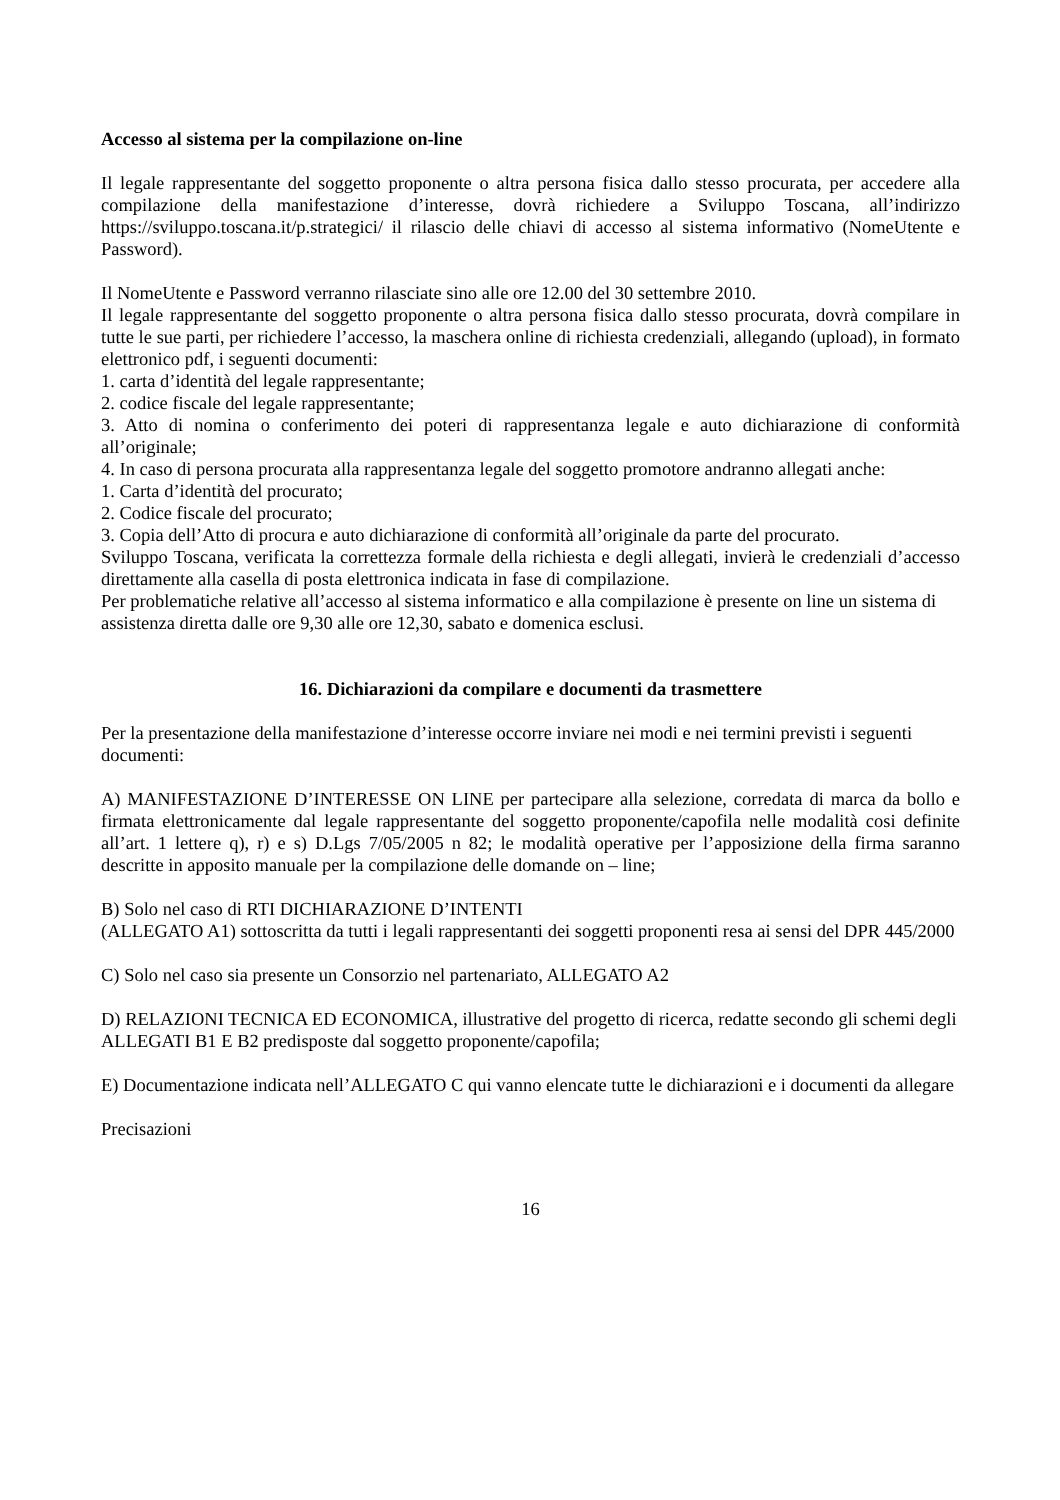Accesso al sistema per la compilazione on-line
Il legale rappresentante del soggetto proponente o altra persona fisica dallo stesso procurata, per accedere alla compilazione della manifestazione d’interesse, dovrà richiedere a Sviluppo Toscana, all’indirizzo https://sviluppo.toscana.it/p.strategici/ il rilascio delle chiavi di accesso al sistema informativo (NomeUtente e Password).
Il NomeUtente e Password verranno rilasciate sino alle ore 12.00 del 30 settembre 2010.
Il legale rappresentante del soggetto proponente o altra persona fisica dallo stesso procurata, dovrà compilare in tutte le sue parti, per richiedere l’accesso, la maschera online di richiesta credenziali, allegando (upload), in formato elettronico pdf, i seguenti documenti:
1. carta d’identità del legale rappresentante;
2. codice fiscale del legale rappresentante;
3. Atto di nomina o conferimento dei poteri di rappresentanza legale e auto dichiarazione di conformità all’originale;
4. In caso di persona procurata alla rappresentanza legale del soggetto promotore andranno allegati anche:
1. Carta d’identità del procurato;
2. Codice fiscale del procurato;
3. Copia dell’Atto di procura e auto dichiarazione di conformità all’originale da parte del procurato.
Sviluppo Toscana, verificata la correttezza formale della richiesta e degli allegati, invierà le credenziali d’accesso direttamente alla casella di posta elettronica indicata in fase di compilazione.
Per problematiche relative all’accesso al sistema informatico e alla compilazione è presente on line un sistema di assistenza diretta dalle ore 9,30 alle ore 12,30, sabato e domenica esclusi.
16. Dichiarazioni da compilare e documenti da trasmettere
Per la presentazione della manifestazione d’interesse occorre inviare nei modi e nei termini previsti i seguenti documenti:
A) MANIFESTAZIONE D’INTERESSE ON LINE per partecipare alla selezione, corredata di marca da bollo e firmata elettronicamente dal legale rappresentante del soggetto proponente/capofila nelle modalità cosi definite all’art. 1 lettere q), r) e s) D.Lgs 7/05/2005 n 82; le modalità operative per l’apposizione della firma saranno descritte in apposito manuale per la compilazione delle domande on – line;
B) Solo nel caso di RTI DICHIARAZIONE D’INTENTI
(ALLEGATO A1) sottoscritta da tutti i legali rappresentanti dei soggetti proponenti resa ai sensi del DPR 445/2000
C) Solo nel caso sia presente un Consorzio nel partenariato, ALLEGATO A2
D) RELAZIONI TECNICA ED ECONOMICA, illustrative del progetto di ricerca, redatte secondo gli schemi degli ALLEGATI B1 E B2 predisposte dal soggetto proponente/capofila;
E) Documentazione indicata nell’ALLEGATO C qui vanno elencate tutte le dichiarazioni e i documenti da allegare
Precisazioni
16